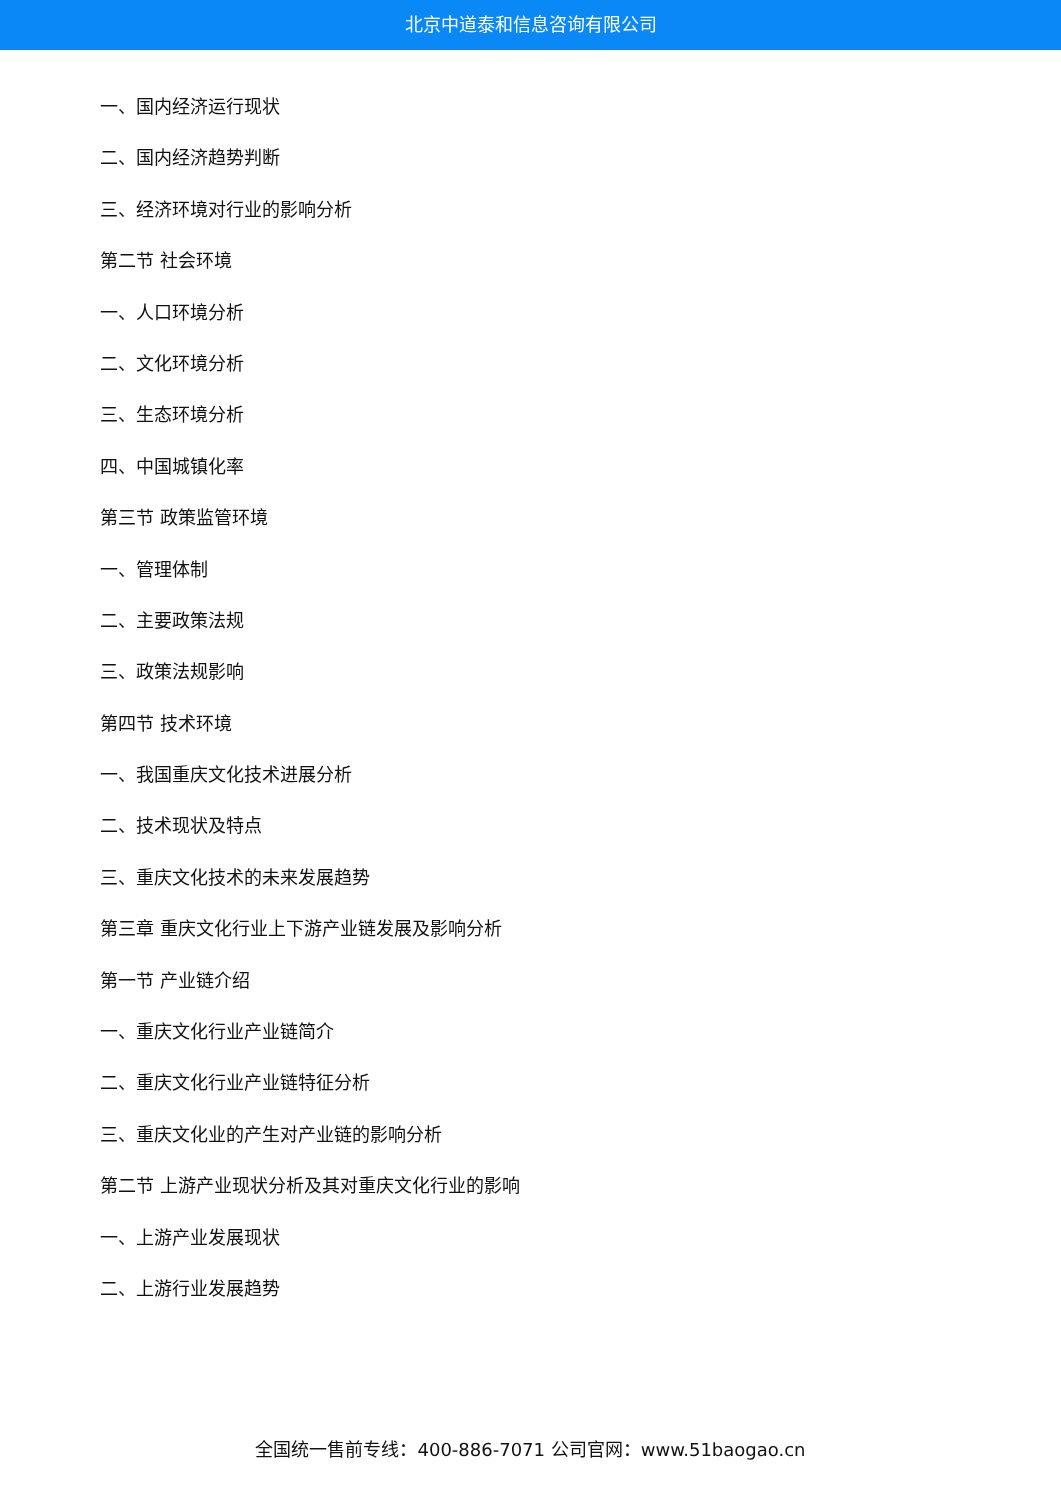北京中道泰和信息咨询有限公司
一、国内经济运行现状
二、国内经济趋势判断
三、经济环境对行业的影响分析
第二节 社会环境
一、人口环境分析
二、文化环境分析
三、生态环境分析
四、中国城镇化率
第三节 政策监管环境
一、管理体制
二、主要政策法规
三、政策法规影响
第四节 技术环境
一、我国重庆文化技术进展分析
二、技术现状及特点
三、重庆文化技术的未来发展趋势
第三章 重庆文化行业上下游产业链发展及影响分析
第一节 产业链介绍
一、重庆文化行业产业链简介
二、重庆文化行业产业链特征分析
三、重庆文化业的产生对产业链的影响分析
第二节 上游产业现状分析及其对重庆文化行业的影响
一、上游产业发展现状
二、上游行业发展趋势
全国统一售前专线：400-886-7071 公司官网：www.51baogao.cn